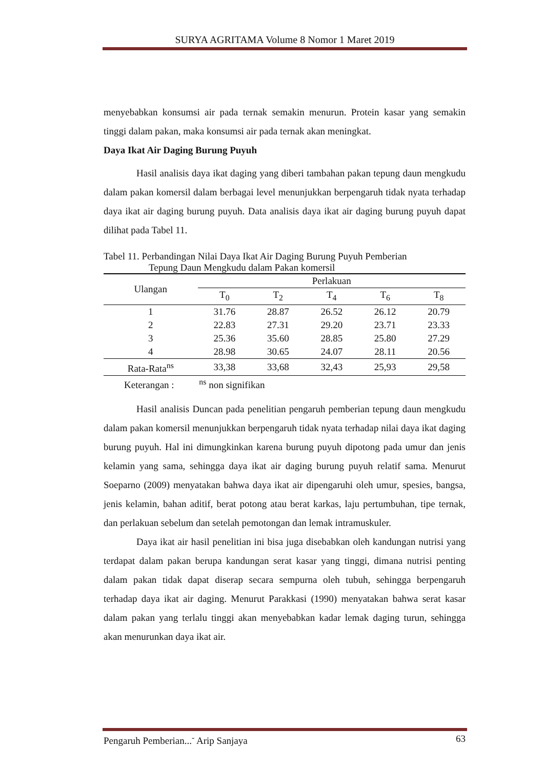SURYA AGRITAMA Volume 8 Nomor 1 Maret 2019
menyebabkan konsumsi air pada ternak semakin menurun. Protein kasar yang semakin tinggi dalam pakan, maka konsumsi air pada ternak akan meningkat.
Daya Ikat Air Daging Burung Puyuh
Hasil analisis daya ikat daging yang diberi tambahan pakan tepung daun mengkudu dalam pakan komersil dalam berbagai level menunjukkan berpengaruh tidak nyata terhadap daya ikat air daging burung puyuh. Data analisis daya ikat air daging burung puyuh dapat dilihat pada Tabel 11.
Tabel 11. Perbandingan Nilai Daya Ikat Air Daging Burung Puyuh Pemberian
Tepung Daun Mengkudu dalam Pakan komersil
| Ulangan | Perlakuan | | | | |
| --- | --- | --- | --- | --- | --- |
| | T<sub>0</sub> | T<sub>2</sub> | T<sub>4</sub> | T<sub>6</sub> | T<sub>8</sub> |
| 1 | 31.76 | 28.87 | 26.52 | 26.12 | 20.79 |
| 2 | 22.83 | 27.31 | 29.20 | 23.71 | 23.33 |
| 3 | 25.36 | 35.60 | 28.85 | 25.80 | 27.29 |
| 4 | 28.98 | 30.65 | 24.07 | 28.11 | 20.56 |
| Rata-Rata<sup>ns</sup> | 33,38 | 33,68 | 32,43 | 25,93 | 29,58 |
Keterangan : <sup>ns</sup> non signifikan
Hasil analisis Duncan pada penelitian pengaruh pemberian tepung daun mengkudu dalam pakan komersil menunjukkan berpengaruh tidak nyata terhadap nilai daya ikat daging burung puyuh. Hal ini dimungkinkan karena burung puyuh dipotong pada umur dan jenis kelamin yang sama, sehingga daya ikat air daging burung puyuh relatif sama. Menurut Soeparno (2009) menyatakan bahwa daya ikat air dipengaruhi oleh umur, spesies, bangsa, jenis kelamin, bahan aditif, berat potong atau berat karkas, laju pertumbuhan, tipe ternak, dan perlakuan sebelum dan setelah pemotongan dan lemak intramuskuler.
Daya ikat air hasil penelitian ini bisa juga disebabkan oleh kandungan nutrisi yang terdapat dalam pakan berupa kandungan serat kasar yang tinggi, dimana nutrisi penting dalam pakan tidak dapat diserap secara sempurna oleh tubuh, sehingga berpengaruh terhadap daya ikat air daging. Menurut Parakkasi (1990) menyatakan bahwa serat kasar dalam pakan yang terlalu tinggi akan menyebabkan kadar lemak daging turun, sehingga akan menurunkan daya ikat air.
Pengaruh Pemberian...<sup>-</sup> Arip Sanjaya 63